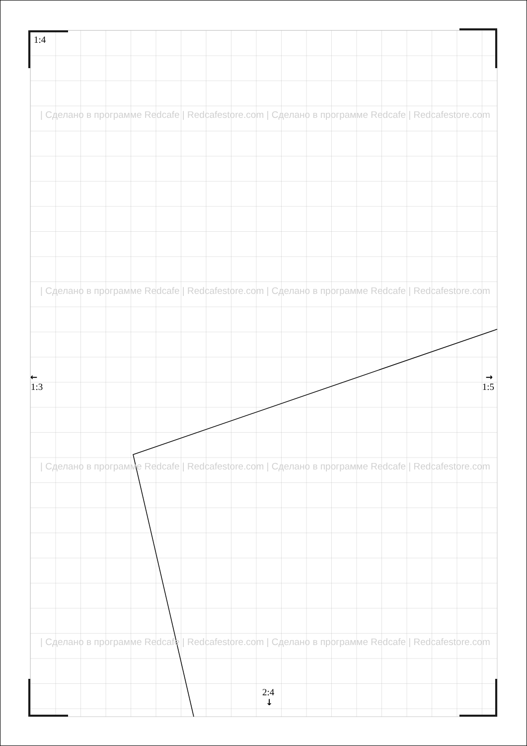1:4
| Сделано в программе Redcafe | Redcafestore.com | Сделано в программе Redcafe | Redcafestore.com
| Сделано в программе Redcafe | Redcafestore.com | Сделано в программе Redcafe | Redcafestore.com
← →
1:3 1:5
| Сделано в программе Redcafe | Redcafestore.com | Сделано в программе Redcafe | Redcafestore.com
| Сделано в программе Redcafe | Redcafestore.com | Сделано в программе Redcafe | Redcafestore.com
2:4
↓